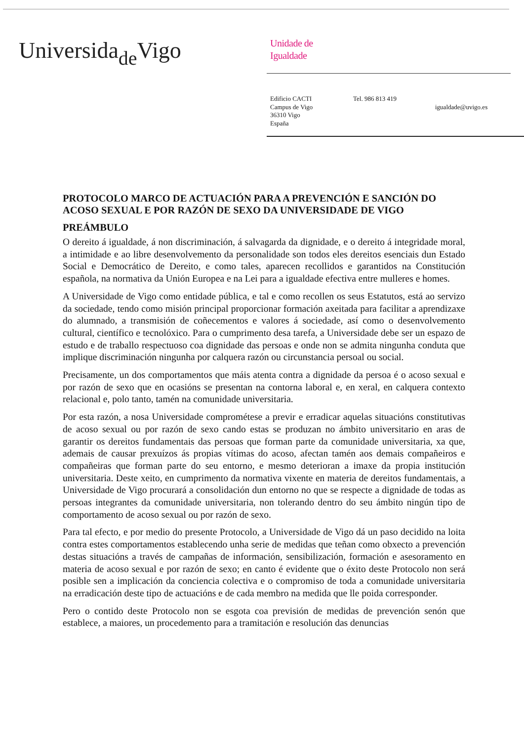Universida<sub>de</sub>Vigo
Unidade de
Igualdade
Edificio CACTI
Campus de Vigo
36310 Vigo
España
Tel. 986 813 419
igualdade@uvigo.es
PROTOCOLO MARCO DE ACTUACIÓN PARA A PREVENCIÓN E SANCIÓN DO ACOSO SEXUAL E POR RAZÓN DE SEXO DA UNIVERSIDADE DE VIGO
PREÁMBULO
O dereito á igualdade, á non discriminación, á salvagarda da dignidade, e o dereito á integridade moral, a intimidade e ao libre desenvolvemento da personalidade son todos eles dereitos esenciais dun Estado Social e Democrático de Dereito, e como tales, aparecen recollidos e garantidos na Constitución española, na normativa da Unión Europea e na Lei para a igualdade efectiva entre mulleres e homes.
A Universidade de Vigo como entidade pública, e tal e como recollen os seus Estatutos, está ao servizo da sociedade, tendo como misión principal proporcionar formación axeitada para facilitar a aprendizaxe do alumnado, a transmisión de coñecementos e valores á sociedade, así como o desenvolvemento cultural, científico e tecnolóxico. Para o cumprimento desa tarefa, a Universidade debe ser un espazo de estudo e de traballo respectuoso coa dignidade das persoas e onde non se admita ningunha conduta que implique discriminación ningunha por calquera razón ou circunstancia persoal ou social.
Precisamente, un dos comportamentos que máis atenta contra a dignidade da persoa é o acoso sexual e por razón de sexo que en ocasións se presentan na contorna laboral e, en xeral, en calquera contexto relacional e, polo tanto, tamén na comunidade universitaria.
Por esta razón, a nosa Universidade comprométese a previr e erradicar aquelas situacións constitutivas de acoso sexual ou por razón de sexo cando estas se produzan no ámbito universitario en aras de garantir os dereitos fundamentais das persoas que forman parte da comunidade universitaria, xa que, ademais de causar prexuízos ás propias vítimas do acoso, afectan tamén aos demais compañeiros e compañeiras que forman parte do seu entorno, e mesmo deterioran a imaxe da propia institución universitaria. Deste xeito, en cumprimento da normativa vixente en materia de dereitos fundamentais, a Universidade de Vigo procurará a consolidación dun entorno no que se respecte a dignidade de todas as persoas integrantes da comunidade universitaria, non tolerando dentro do seu ámbito ningún tipo de comportamento de acoso sexual ou por razón de sexo.
Para tal efecto, e por medio do presente Protocolo, a Universidade de Vigo dá un paso decidido na loita contra estes comportamentos establecendo unha serie de medidas que teñan como obxecto a prevención destas situacións a través de campañas de información, sensibilización, formación e asesoramento en materia de acoso sexual e por razón de sexo; en canto é evidente que o éxito deste Protocolo non será posible sen a implicación da conciencia colectiva e o compromiso de toda a comunidade universitaria na erradicación deste tipo de actuacións e de cada membro na medida que lle poida corresponder.
Pero o contido deste Protocolo non se esgota coa previsión de medidas de prevención senón que establece, a maiores, un procedemento para a tramitación e resolución das denuncias